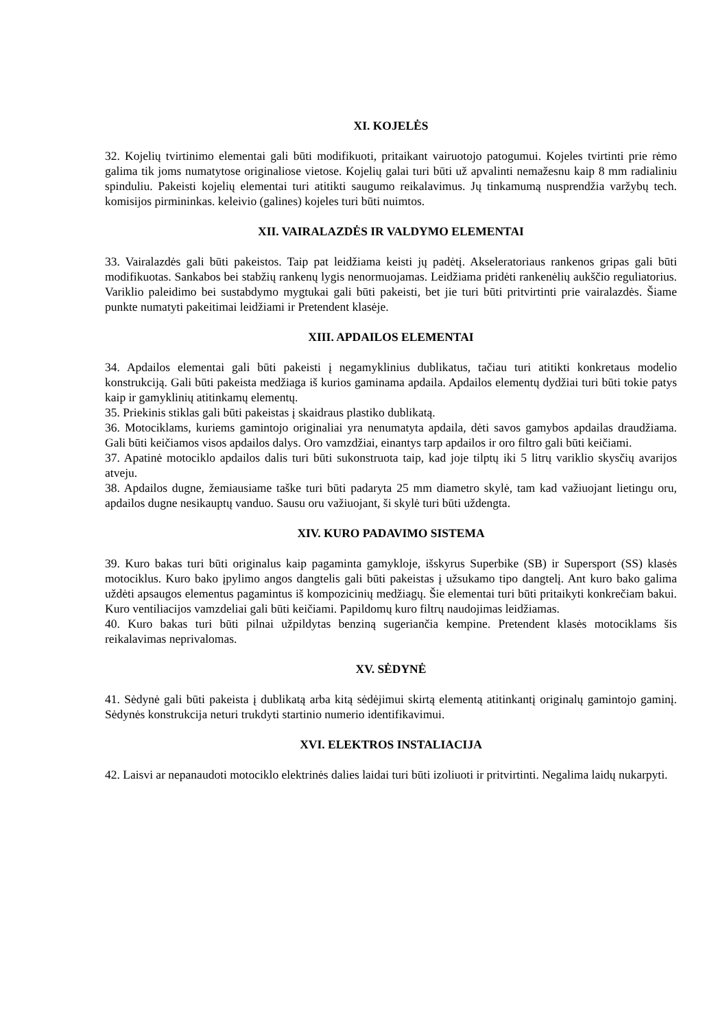XI. KOJELĖS
32. Kojelių tvirtinimo elementai gali būti modifikuoti, pritaikant vairuotojo patogumui. Kojeles tvirtinti prie rėmo galima tik joms numatytose originaliose vietose. Kojelių galai turi būti už apvalinti nemažesnu kaip 8 mm radialiniu spinduliu. Pakeisti kojelių elementai turi atitikti saugumo reikalavimus. Jų tinkamumą nusprendžia varžybų tech. komisijos pirmininkas. keleivio (galines) kojeles turi būti nuimtos.
XII. VAIRALAZDĖS IR VALDYMO ELEMENTAI
33. Vairalazdės gali būti pakeistos. Taip pat leidžiama keisti jų padėtį. Akseleratoriaus rankenos gripas gali būti modifikuotas. Sankabos bei stabžių rankenų lygis nenormuojamas. Leidžiama pridėti rankenėlių aukščio reguliatorius. Variklio paleidimo bei sustabdymo mygtukai gali būti pakeisti, bet jie turi būti pritvirtinti prie vairalazdės. Šiame punkte numatyti pakeitimai leidžiami ir Pretendent klasėje.
XIII. APDAILOS ELEMENTAI
34. Apdailos elementai gali būti pakeisti į negamyklinius dublikatus, tačiau turi atitikti konkretaus modelio konstrukciją. Gali būti pakeista medžiaga iš kurios gaminama apdaila. Apdailos elementų dydžiai turi būti tokie patys kaip ir gamyklinių atitinkamų elementų.
35. Priekinis stiklas gali būti pakeistas į skaidraus plastiko dublikatą.
36. Motociklams, kuriems gamintojo originaliai yra nenumatyta apdaila, dėti savos gamybos apdailas draudžiama. Gali būti keičiamos visos apdailos dalys. Oro vamzdžiai, einantys tarp apdailos ir oro filtro gali būti keičiami.
37. Apatinė motociklo apdailos dalis turi būti sukonstruota taip, kad joje tilptų iki 5 litrų variklio skysčių avarijos atveju.
38. Apdailos dugne, žemiausiame taške turi būti padaryta 25 mm diametro skylė, tam kad važiuojant lietingu oru, apdailos dugne nesikauptų vanduo. Sausu oru važiuojant, ši skylė turi būti uždengta.
XIV. KURO PADAVIMO SISTEMA
39. Kuro bakas turi būti originalus kaip pagaminta gamykloje, išskyrus Superbike (SB) ir Supersport (SS) klasės motociklus. Kuro bako įpylimo angos dangtelis gali būti pakeistas į užsukamo tipo dangtelį. Ant kuro bako galima uždėti apsaugos elementus pagamintus iš kompozicinių medžiagų. Šie elementai turi būti pritaikyti konkrečiam bakui. Kuro ventiliacijos vamzdeliai gali būti keičiami. Papildomų kuro filtrų naudojimas leidžiamas.
40. Kuro bakas turi būti pilnai užpildytas benziną sugeriančia kempine. Pretendent klasės motociklams šis reikalavimas neprivalomas.
XV. SĖDYNĖ
41. Sėdynė gali būti pakeista į dublikatą arba kitą sėdėjimui skirtą elementą atitinkantį originalų gamintojo gaminį. Sėdynės konstrukcija neturi trukdyti startinio numerio identifikavimui.
XVI. ELEKTROS INSTALIACIJA
42. Laisvi ar nepanaudoti motociklo elektrinės dalies laidai turi būti izoliuoti ir pritvirtinti. Negalima laidų nukarpyti.